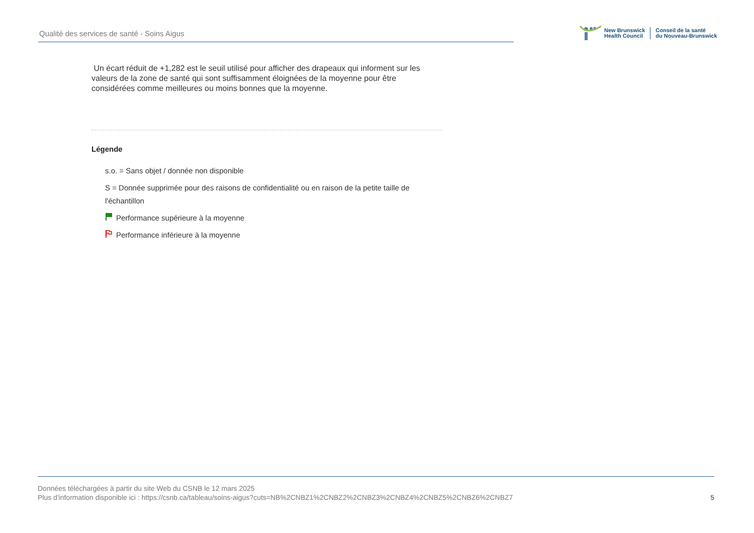Qualité des services de santé - Soins Aigus
New Brunswick
Health Council
Conseil de la santé
du Nouveau-Brunswick
Un écart réduit de +1,282 est le seuil utilisé pour afficher des drapeaux qui informent sur les valeurs de la zone de santé qui sont suffisamment éloignées de la moyenne pour être considérées comme meilleures ou moins bonnes que la moyenne.
Légende
s.o. = Sans objet / donnée non disponible
S = Donnée supprimée pour des raisons de confidentialité ou en raison de la petite taille de l'échantillon
Performance supérieure à la moyenne
Performance inférieure à la moyenne
Données téléchargées à partir du site Web du CSNB le 12 mars 2025
Plus d'information disponible ici : https://csnb.ca/tableau/soins-aigus?cuts=NB%2CNBZ1%2CNBZ2%2CNBZ3%2CNBZ4%2CNBZ5%2CNBZ6%2CNBZ7
5